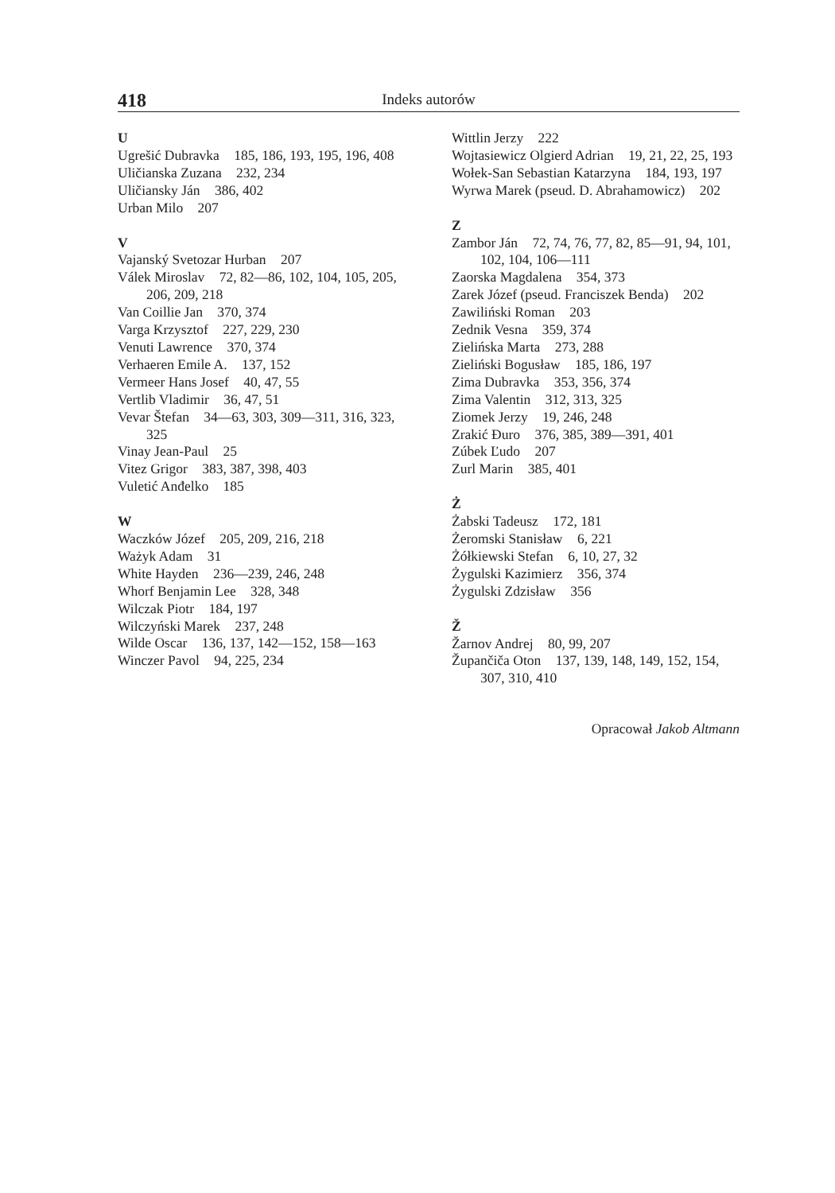418
Indeks autorów
U
Ugrešić Dubravka 185, 186, 193, 195, 196, 408
Uličianska Zuzana 232, 234
Uličiansky Ján 386, 402
Urban Milo 207
V
Vajanský Svetozar Hurban 207
Válek Miroslav 72, 82—86, 102, 104, 105, 205, 206, 209, 218
Van Coillie Jan 370, 374
Varga Krzysztof 227, 229, 230
Venuti Lawrence 370, 374
Verhaeren Emile A. 137, 152
Vermeer Hans Josef 40, 47, 55
Vertlib Vladimir 36, 47, 51
Vevar Štefan 34—63, 303, 309—311, 316, 323, 325
Vinay Jean-Paul 25
Vitez Grigor 383, 387, 398, 403
Vuletić Anđelko 185
W
Waczków Józef 205, 209, 216, 218
Ważyk Adam 31
White Hayden 236—239, 246, 248
Whorf Benjamin Lee 328, 348
Wilczak Piotr 184, 197
Wilczyński Marek 237, 248
Wilde Oscar 136, 137, 142—152, 158—163
Winczer Pavol 94, 225, 234
Wittlin Jerzy 222
Wojtasiewicz Olgierd Adrian 19, 21, 22, 25, 193
Wołek-San Sebastian Katarzyna 184, 193, 197
Wyrwa Marek (pseud. D. Abrahamowicz) 202
Z
Zambor Ján 72, 74, 76, 77, 82, 85—91, 94, 101, 102, 104, 106—111
Zaorska Magdalena 354, 373
Zarek Józef (pseud. Franciszek Benda) 202
Zawiliński Roman 203
Zednik Vesna 359, 374
Zielińska Marta 273, 288
Zieliński Bogusław 185, 186, 197
Zima Dubravka 353, 356, 374
Zima Valentin 312, 313, 325
Ziomek Jerzy 19, 246, 248
Zrakić Đuro 376, 385, 389—391, 401
Zúbek Ľudo 207
Zurl Marin 385, 401
Ż
Żabski Tadeusz 172, 181
Żeromski Stanisław 6, 221
Żółkiewski Stefan 6, 10, 27, 32
Żygulski Kazimierz 356, 374
Żygulski Zdzisław 356
Ž
Žarnov Andrej 80, 99, 207
Župančiča Oton 137, 139, 148, 149, 152, 154, 307, 310, 410
Opracował Jakob Altmann